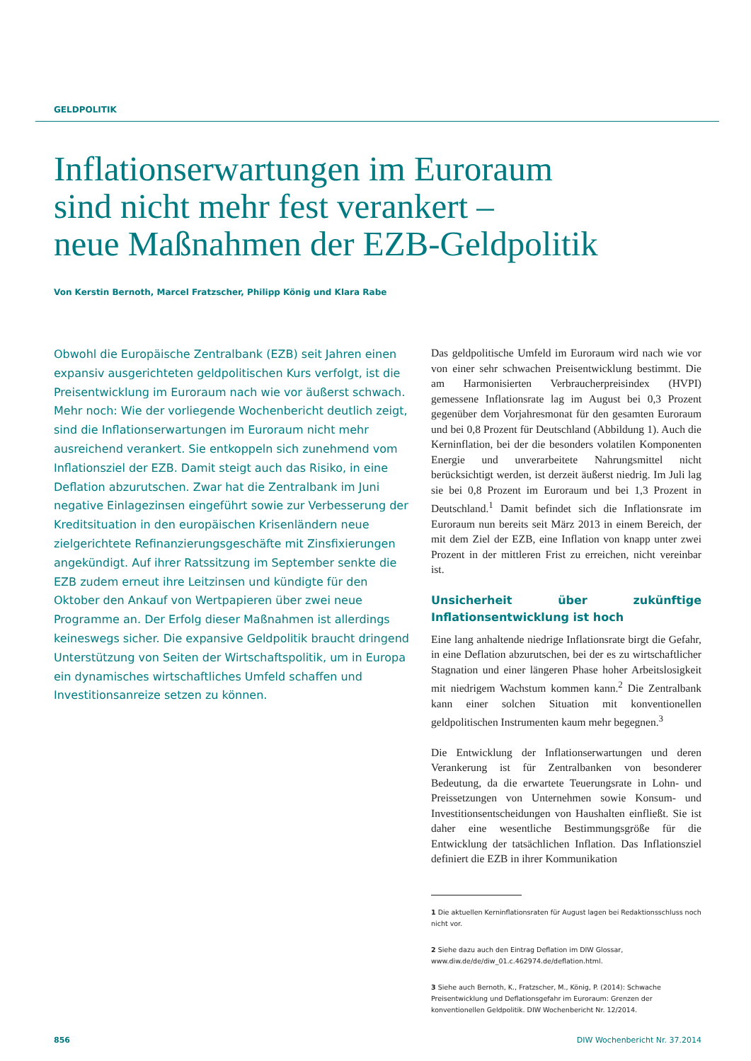GELDPOLITIK
Inflationserwartungen im Euroraum
sind nicht mehr fest verankert –
neue Maßnahmen der EZB-Geldpolitik
Von Kerstin Bernoth, Marcel Fratzscher, Philipp König und Klara Rabe
Obwohl die Europäische Zentralbank (EZB) seit Jahren einen expansiv ausgerichteten geldpolitischen Kurs verfolgt, ist die Preisentwicklung im Euroraum nach wie vor äußerst schwach. Mehr noch: Wie der vorliegende Wochenbericht deutlich zeigt, sind die Inflationserwartungen im Euroraum nicht mehr ausreichend verankert. Sie entkoppeln sich zunehmend vom Inflationsziel der EZB. Damit steigt auch das Risiko, in eine Deflation abzurutschen. Zwar hat die Zentralbank im Juni negative Einlagezinsen eingeführt sowie zur Verbesserung der Kreditsituation in den europäischen Krisenländern neue zielgerichtete Refinanzierungsgeschäfte mit Zinsfixierungen angekündigt. Auf ihrer Ratssitzung im September senkte die EZB zudem erneut ihre Leitzinsen und kündigte für den Oktober den Ankauf von Wertpapieren über zwei neue Programme an. Der Erfolg dieser Maßnahmen ist allerdings keineswegs sicher. Die expansive Geldpolitik braucht dringend Unterstützung von Seiten der Wirtschaftspolitik, um in Europa ein dynamisches wirtschaftliches Umfeld schaffen und Investitionsanreize setzen zu können.
Das geldpolitische Umfeld im Euroraum wird nach wie vor von einer sehr schwachen Preisentwicklung bestimmt. Die am Harmonisierten Verbraucherpreisindex (HVPI) gemessene Inflationsrate lag im August bei 0,3 Prozent gegenüber dem Vorjahresmonat für den gesamten Euroraum und bei 0,8 Prozent für Deutschland (Abbildung 1). Auch die Kerninflation, bei der die besonders volatilen Komponenten Energie und unverarbeitete Nahrungsmittel nicht berücksichtigt werden, ist derzeit äußerst niedrig. Im Juli lag sie bei 0,8 Prozent im Euroraum und bei 1,3 Prozent in Deutschland.<sup>1</sup> Damit befindet sich die Inflationsrate im Euroraum nun bereits seit März 2013 in einem Bereich, der mit dem Ziel der EZB, eine Inflation von knapp unter zwei Prozent in der mittleren Frist zu erreichen, nicht vereinbar ist.
Unsicherheit über zukünftige Inflationsentwicklung ist hoch
Eine lang anhaltende niedrige Inflationsrate birgt die Gefahr, in eine Deflation abzurutschen, bei der es zu wirtschaftlicher Stagnation und einer längeren Phase hoher Arbeitslosigkeit mit niedrigem Wachstum kommen kann.<sup>2</sup> Die Zentralbank kann einer solchen Situation mit konventionellen geldpolitischen Instrumenten kaum mehr begegnen.<sup>3</sup>
Die Entwicklung der Inflationserwartungen und deren Verankerung ist für Zentralbanken von besonderer Bedeutung, da die erwartete Teuerungsrate in Lohn- und Preissetzungen von Unternehmen sowie Konsum- und Investitionsentscheidungen von Haushalten einfließt. Sie ist daher eine wesentliche Bestimmungsgröße für die Entwicklung der tatsächlichen Inflation. Das Inflationsziel definiert die EZB in ihrer Kommunikation
1 Die aktuellen Kerninflationsraten für August lagen bei Redaktionsschluss noch nicht vor.
2 Siehe dazu auch den Eintrag Deflation im DIW Glossar, www.diw.de/de/diw_01.c.462974.de/deflation.html.
3 Siehe auch Bernoth, K., Fratzscher, M., König, P. (2014): Schwache Preisentwicklung und Deflationsgefahr im Euroraum: Grenzen der konventionellen Geldpolitik. DIW Wochenbericht Nr. 12/2014.
856 DIW Wochenbericht Nr. 37.2014